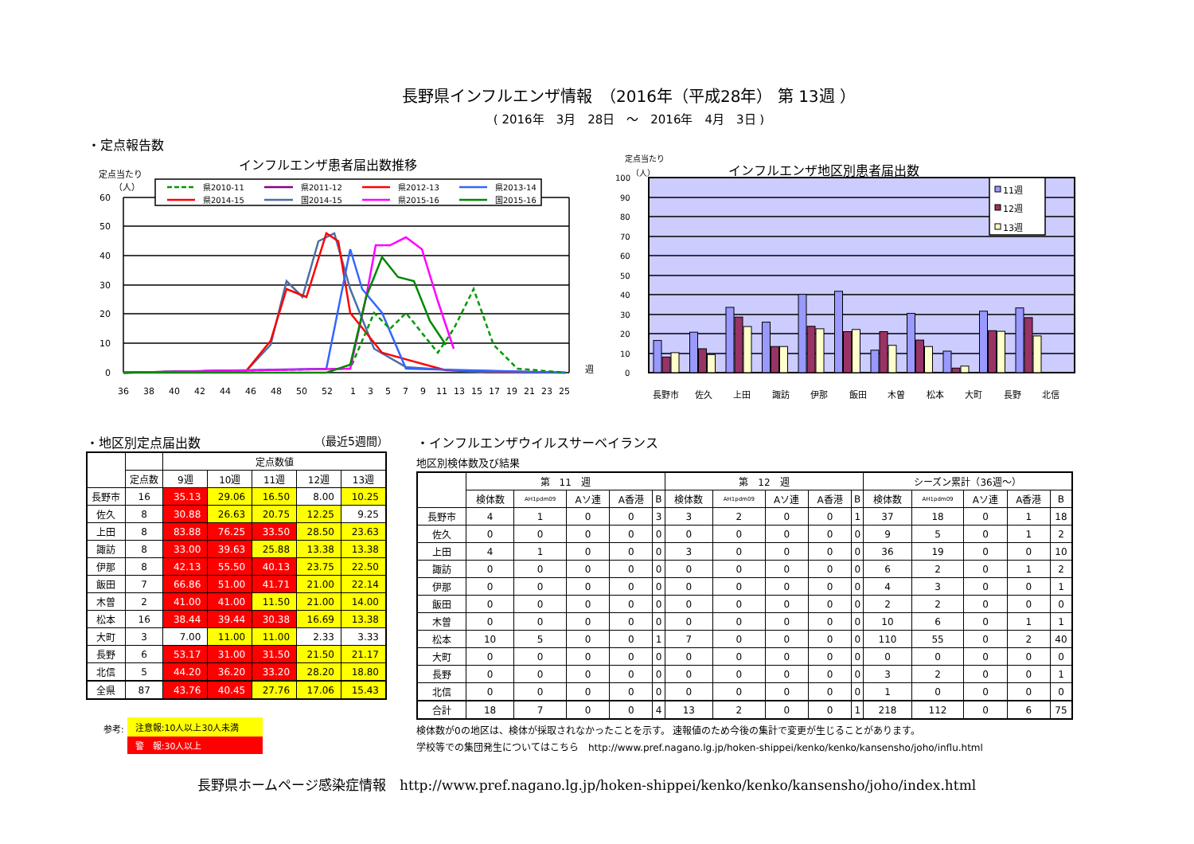長野県インフルエンザ情報　（2016年（平成28年） 第 13週 ）
( 2016年　3月　28日　～　2016年　4月　3日 )
・定点報告数
インフルエンザ患者届出数推移
定点当たり
（人）
60
50
40
30
20
10
0
週
36
38
40
42
44
46
48
50
52
1
3
5
7
9
11
13
15
17
19
21
23
25
県2010-11
県2011-12
県2012-13
県2013-14
県2014-15
国2014-15
県2015-16
国2015-16
定点当たり
（人）
インフルエンザ地区別患者届出数
100
90
80
70
60
50
40
30
20
10
0
11週
12週
13週
長野市
佐久
上田
諏訪
伊那
飯田
木曽
松本
大町
長野
北信
・地区別定点届出数 （最近5週間）
| | | 定点数値 | | | | |
| --- | --- | --- | --- | --- | --- | --- |
| | 定点数 | 9週 | 10週 | 11週 | 12週 | 13週 |
| 長野市 | 16 | 35.13 | 29.06 | 16.50 | 8.00 | 10.25 |
| 佐久 | 8 | 30.88 | 26.63 | 20.75 | 12.25 | 9.25 |
| 上田 | 8 | 83.88 | 76.25 | 33.50 | 28.50 | 23.63 |
| 諏訪 | 8 | 33.00 | 39.63 | 25.88 | 13.38 | 13.38 |
| 伊那 | 8 | 42.13 | 55.50 | 40.13 | 23.75 | 22.50 |
| 飯田 | 7 | 66.86 | 51.00 | 41.71 | 21.00 | 22.14 |
| 木曽 | 2 | 41.00 | 41.00 | 11.50 | 21.00 | 14.00 |
| 松本 | 16 | 38.44 | 39.44 | 30.38 | 16.69 | 13.38 |
| 大町 | 3 | 7.00 | 11.00 | 11.00 | 2.33 | 3.33 |
| 長野 | 6 | 53.17 | 31.00 | 31.50 | 21.50 | 21.17 |
| 北信 | 5 | 44.20 | 36.20 | 33.20 | 28.20 | 18.80 |
| 全県 | 87 | 43.76 | 40.45 | 27.76 | 17.06 | 15.43 |
参考: 注意報:10人以上30人未満
警　報:30人以上
・インフルエンザウイルスサーベイランス
地区別検体数及び結果
| | 第 11 週 | | | | | 第 12 週 | | | | | シーズン累計（36週～） | | | | |
| --- | --- | --- | --- | --- | --- | --- | --- | --- | --- | --- | --- | --- | --- | --- | --- |
| | 検体数 | AH1pdm09 | Aソ連 | A香港 | B | 検体数 | AH1pdm09 | Aソ連 | A香港 | B | 検体数 | AH1pdm09 | Aソ連 | A香港 | B |
| 長野市 | 4 | 1 | 0 | 0 | 3 | 3 | 2 | 0 | 0 | 1 | 37 | 18 | 0 | 1 | 18 |
| 佐久 | 0 | 0 | 0 | 0 | 0 | 0 | 0 | 0 | 0 | 0 | 9 | 5 | 0 | 1 | 2 |
| 上田 | 4 | 1 | 0 | 0 | 0 | 3 | 0 | 0 | 0 | 0 | 36 | 19 | 0 | 0 | 10 |
| 諏訪 | 0 | 0 | 0 | 0 | 0 | 0 | 0 | 0 | 0 | 0 | 6 | 2 | 0 | 1 | 2 |
| 伊那 | 0 | 0 | 0 | 0 | 0 | 0 | 0 | 0 | 0 | 0 | 4 | 3 | 0 | 0 | 1 |
| 飯田 | 0 | 0 | 0 | 0 | 0 | 0 | 0 | 0 | 0 | 0 | 2 | 2 | 0 | 0 | 0 |
| 木曽 | 0 | 0 | 0 | 0 | 0 | 0 | 0 | 0 | 0 | 0 | 10 | 6 | 0 | 1 | 1 |
| 松本 | 10 | 5 | 0 | 0 | 1 | 7 | 0 | 0 | 0 | 0 | 110 | 55 | 0 | 2 | 40 |
| 大町 | 0 | 0 | 0 | 0 | 0 | 0 | 0 | 0 | 0 | 0 | 0 | 0 | 0 | 0 | 0 |
| 長野 | 0 | 0 | 0 | 0 | 0 | 0 | 0 | 0 | 0 | 0 | 3 | 2 | 0 | 0 | 1 |
| 北信 | 0 | 0 | 0 | 0 | 0 | 0 | 0 | 0 | 0 | 0 | 1 | 0 | 0 | 0 | 0 |
| 合計 | 18 | 7 | 0 | 0 | 4 | 13 | 2 | 0 | 0 | 1 | 218 | 112 | 0 | 6 | 75 |
検体数が0の地区は、検体が採取されなかったことを示す。 速報値のため今後の集計で変更が生じることがあります。
学校等での集団発生についてはこちら　http://www.pref.nagano.lg.jp/hoken-shippei/kenko/kenko/kansensho/joho/influ.html
長野県ホームページ感染症情報　http://www.pref.nagano.lg.jp/hoken-shippei/kenko/kenko/kansensho/joho/index.html